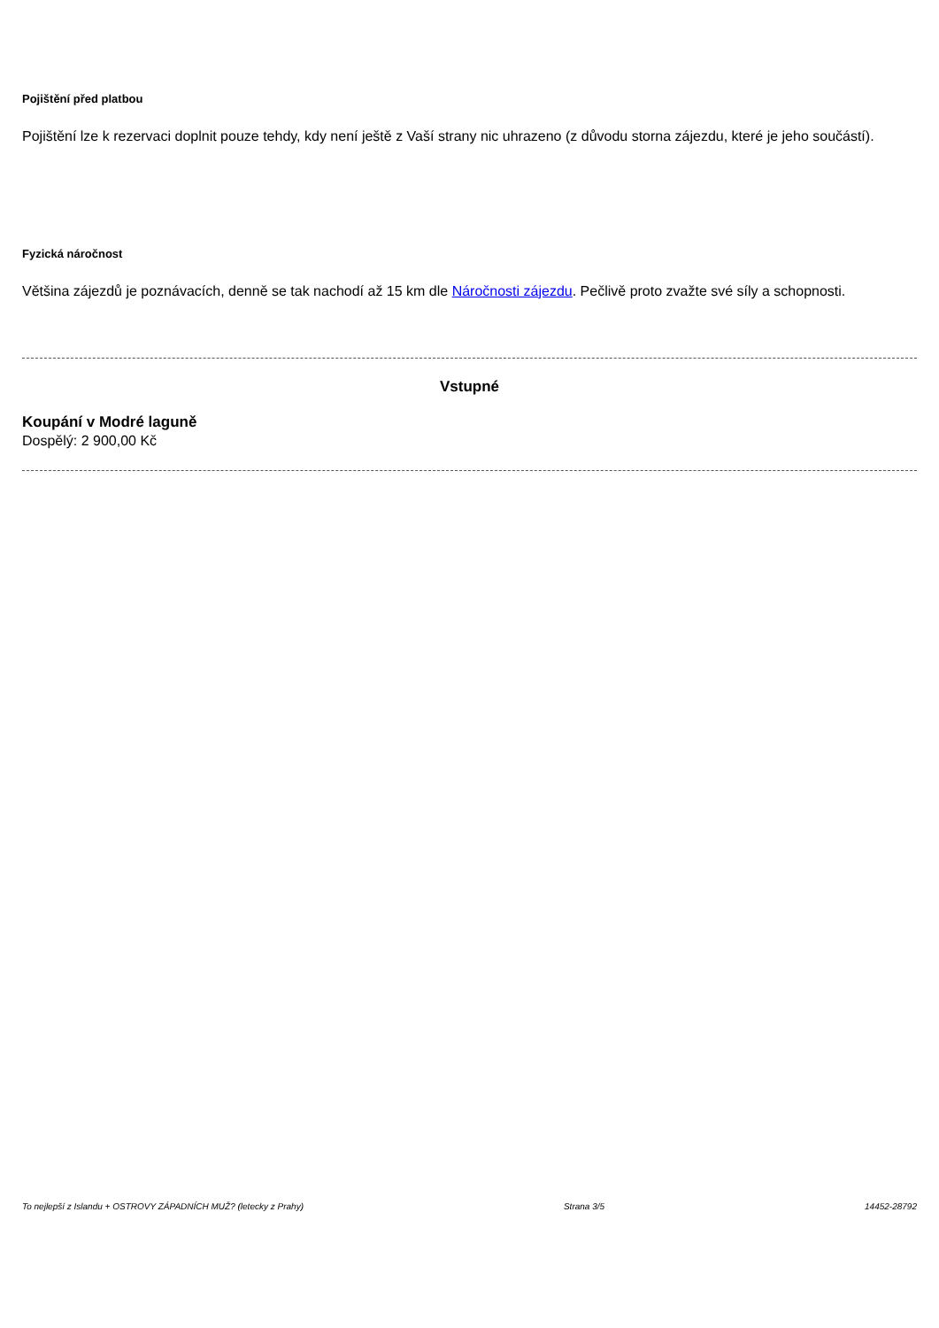Pojištění před platbou
Pojištění lze k rezervaci doplnit pouze tehdy, kdy není ještě z Vaší strany nic uhrazeno (z důvodu storna zájezdu, které je jeho součástí).
Fyzická náročnost
Většina zájezdů je poznávacích, denně se tak nachodí až 15 km dle Náročnosti zájezdu. Pečlivě proto zvažte své síly a schopnosti.
Vstupné
Koupání v Modré laguně
Dospělý: 2 900,00 Kč
To nejlepší z Islandu + OSTROVY ZÁPADNÍCH MUŽ? (letecky z Prahy) Strana 3/5 14452-28792